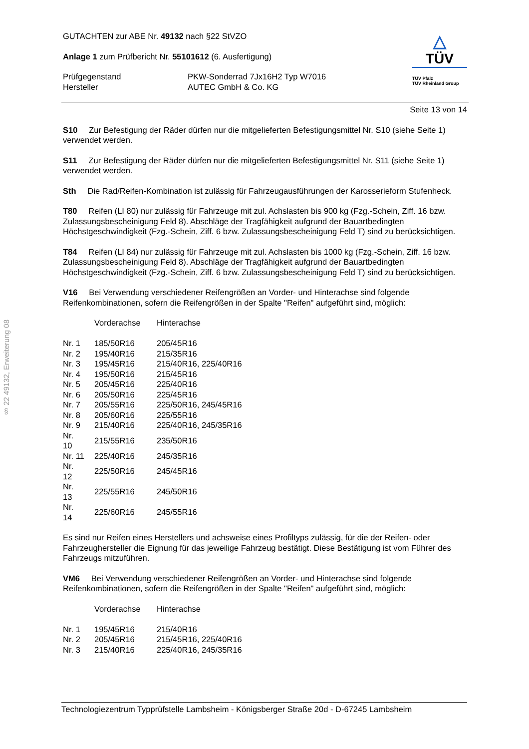§ 22 49132, Erweiterung 08
GUTACHTEN zur ABE Nr. 49132 nach §22 StVZO
Anlage 1 zum Prüfbericht Nr. 55101612 (6. Ausfertigung)
| Prüfgegenstand Hersteller | PKW-Sonderrad 7Jx16H2 Typ W7016 AUTEC GmbH & Co. KG |
△
TÜV
TÜV Pfalz
TÜV Rheinland Group
Seite 13 von 14
S10 Zur Befestigung der Räder dürfen nur die mitgelieferten Befestigungsmittel Nr. S10 (siehe Seite 1) verwendet werden.
S11 Zur Befestigung der Räder dürfen nur die mitgelieferten Befestigungsmittel Nr. S11 (siehe Seite 1) verwendet werden.
Sth Die Rad/Reifen-Kombination ist zulässig für Fahrzeugausführungen der Karosserieform Stufenheck.
T80 Reifen (LI 80) nur zulässig für Fahrzeuge mit zul. Achslasten bis 900 kg (Fzg.-Schein, Ziff. 16 bzw. Zulassungsbescheinigung Feld 8). Abschläge der Tragfähigkeit aufgrund der Bauartbedingten Höchstgeschwindigkeit (Fzg.-Schein, Ziff. 6 bzw. Zulassungsbescheinigung Feld T) sind zu berücksichtigen.
T84 Reifen (LI 84) nur zulässig für Fahrzeuge mit zul. Achslasten bis 1000 kg (Fzg.-Schein, Ziff. 16 bzw. Zulassungsbescheinigung Feld 8). Abschläge der Tragfähigkeit aufgrund der Bauartbedingten Höchstgeschwindigkeit (Fzg.-Schein, Ziff. 6 bzw. Zulassungsbescheinigung Feld T) sind zu berücksichtigen.
V16 Bei Verwendung verschiedener Reifengrößen an Vorder- und Hinterachse sind folgende Reifenkombinationen, sofern die Reifengrößen in der Spalte "Reifen" aufgeführt sind, möglich:
| | Vorderachse | Hinterachse |
| Nr. 1 | 185/50R16 | 205/45R16 |
| Nr. 2 | 195/40R16 | 215/35R16 |
| Nr. 3 | 195/45R16 | 215/40R16, 225/40R16 |
| Nr. 4 | 195/50R16 | 215/45R16 |
| Nr. 5 | 205/45R16 | 225/40R16 |
| Nr. 6 | 205/50R16 | 225/45R16 |
| Nr. 7 | 205/55R16 | 225/50R16, 245/45R16 |
| Nr. 8 | 205/60R16 | 225/55R16 |
| Nr. 9 | 215/40R16 | 225/40R16, 245/35R16 |
| Nr. 10 | 215/55R16 | 235/50R16 |
| Nr. 11 | 225/40R16 | 245/35R16 |
| Nr. 12 | 225/50R16 | 245/45R16 |
| Nr. 13 | 225/55R16 | 245/50R16 |
| Nr. 14 | 225/60R16 | 245/55R16 |
Es sind nur Reifen eines Herstellers und achsweise eines Profiltyps zulässig, für die der Reifen- oder Fahrzeughersteller die Eignung für das jeweilige Fahrzeug bestätigt. Diese Bestätigung ist vom Führer des Fahrzeugs mitzuführen.
VM6 Bei Verwendung verschiedener Reifengrößen an Vorder- und Hinterachse sind folgende Reifenkombinationen, sofern die Reifengrößen in der Spalte "Reifen" aufgeführt sind, möglich:
| | Vorderachse | Hinterachse |
| Nr. 1 | 195/45R16 | 215/40R16 |
| Nr. 2 | 205/45R16 | 215/45R16, 225/40R16 |
| Nr. 3 | 215/40R16 | 225/40R16, 245/35R16 |
Technologiezentrum Typprüfstelle Lambsheim - Königsberger Straße 20d - D-67245 Lambsheim